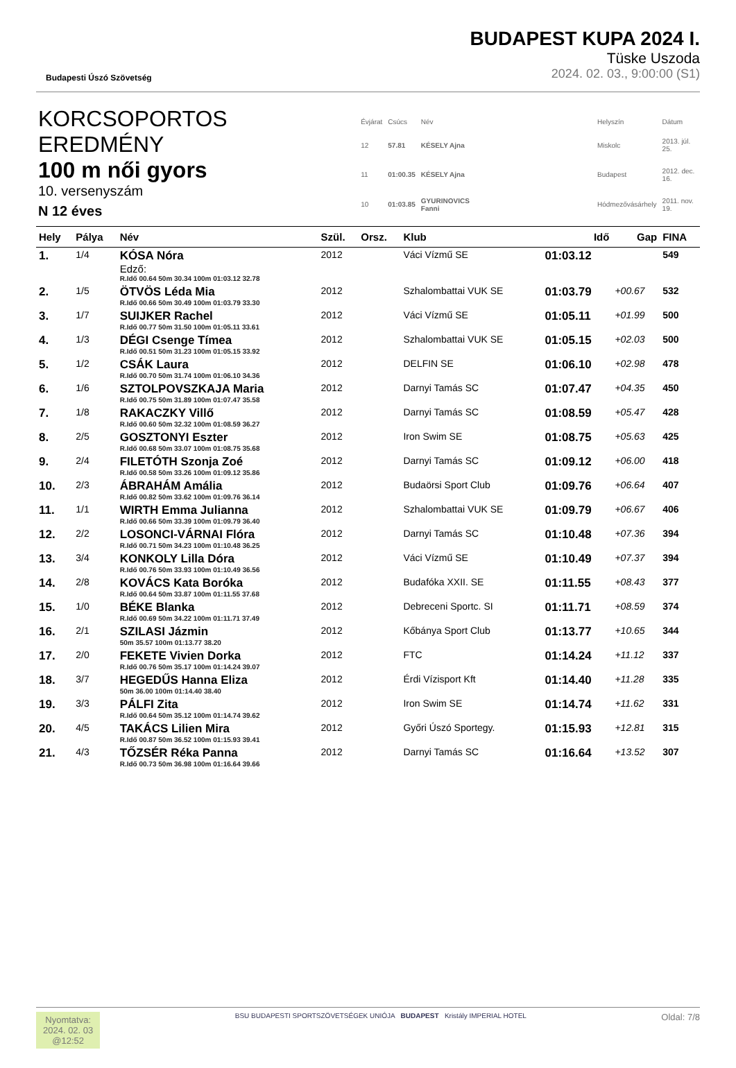Budapesti Úszó Szövetség
BUDAPEST KUPA 2024 I.
Tüske Uszoda
2024. 02. 03., 9:00:00 (S1)
KORCSOPORTOS EREDMÉNY
100 m női gyors
10. versenyszám
N 12 éves
| Évjárat | Csúcs | Név | | Helyszín | Dátum |
| 12 | 57.81 | KÉSELY Ajna | | Miskolc | 2013. júl. 25. |
| 11 | 01:00.35 | KÉSELY Ajna | | Budapest | 2012. dec. 16. |
| 10 | 01:03.85 | GYURINOVICS Fanni | | Hódmezővásárhely | 2011. nov. 19. |
| Hely | Pálya | Név | Szül. | Orsz. | Klub | Idő | Gap | FINA |
| --- | --- | --- | --- | --- | --- | --- | --- | --- |
| 1. | 1/4 | KÓSA Nóra Edző: R.Idő 00.64 50m 30.34 100m 01:03.12 32.78 | 2012 | | Váci Vízmű SE | 01:03.12 | | 549 |
| 2. | 1/5 | ÖTVÖS Léda Mia R.Idő 00.66 50m 30.49 100m 01:03.79 33.30 | 2012 | | Szhalombattai VUK SE | 01:03.79 | +00.67 | 532 |
| 3. | 1/7 | SUIJKER Rachel R.Idő 00.77 50m 31.50 100m 01:05.11 33.61 | 2012 | | Váci Vízmű SE | 01:05.11 | +01.99 | 500 |
| 4. | 1/3 | DÉGI Csenge Tímea R.Idő 00.51 50m 31.23 100m 01:05.15 33.92 | 2012 | | Szhalombattai VUK SE | 01:05.15 | +02.03 | 500 |
| 5. | 1/2 | CSÁK Laura R.Idő 00.70 50m 31.74 100m 01:06.10 34.36 | 2012 | | DELFIN SE | 01:06.10 | +02.98 | 478 |
| 6. | 1/6 | SZTOLPOVSZKAJA Maria R.Idő 00.75 50m 31.89 100m 01:07.47 35.58 | 2012 | | Darnyi Tamás SC | 01:07.47 | +04.35 | 450 |
| 7. | 1/8 | RAKACZKY Villő R.Idő 00.60 50m 32.32 100m 01:08.59 36.27 | 2012 | | Darnyi Tamás SC | 01:08.59 | +05.47 | 428 |
| 8. | 2/5 | GOSZTONYI Eszter R.Idő 00.68 50m 33.07 100m 01:08.75 35.68 | 2012 | | Iron Swim SE | 01:08.75 | +05.63 | 425 |
| 9. | 2/4 | FILETÓTH Szonja Zoé R.Idő 00.58 50m 33.26 100m 01:09.12 35.86 | 2012 | | Darnyi Tamás SC | 01:09.12 | +06.00 | 418 |
| 10. | 2/3 | ÁBRAHÁM Amália R.Idő 00.82 50m 33.62 100m 01:09.76 36.14 | 2012 | | Budaörsi Sport Club | 01:09.76 | +06.64 | 407 |
| 11. | 1/1 | WIRTH Emma Julianna R.Idő 00.66 50m 33.39 100m 01:09.79 36.40 | 2012 | | Szhalombattai VUK SE | 01:09.79 | +06.67 | 406 |
| 12. | 2/2 | LOSONCI-VÁRNAI Flóra R.Idő 00.71 50m 34.23 100m 01:10.48 36.25 | 2012 | | Darnyi Tamás SC | 01:10.48 | +07.36 | 394 |
| 13. | 3/4 | KONKOLY Lilla Dóra R.Idő 00.76 50m 33.93 100m 01:10.49 36.56 | 2012 | | Váci Vízmű SE | 01:10.49 | +07.37 | 394 |
| 14. | 2/8 | KOVÁCS Kata Boróka R.Idő 00.64 50m 33.87 100m 01:11.55 37.68 | 2012 | | Budafóka XXII. SE | 01:11.55 | +08.43 | 377 |
| 15. | 1/0 | BÉKE Blanka R.Idő 00.69 50m 34.22 100m 01:11.71 37.49 | 2012 | | Debreceni Sportc. SI | 01:11.71 | +08.59 | 374 |
| 16. | 2/1 | SZILASI Jázmin 50m 35.57 100m 01:13.77 38.20 | 2012 | | Kőbánya Sport Club | 01:13.77 | +10.65 | 344 |
| 17. | 2/0 | FEKETE Vivien Dorka R.Idő 00.76 50m 35.17 100m 01:14.24 39.07 | 2012 | | FTC | 01:14.24 | +11.12 | 337 |
| 18. | 3/7 | HEGEDŰS Hanna Eliza 50m 36.00 100m 01:14.40 38.40 | 2012 | | Érdi Vízisport Kft | 01:14.40 | +11.28 | 335 |
| 19. | 3/3 | PÁLFI Zita R.Idő 00.64 50m 35.12 100m 01:14.74 39.62 | 2012 | | Iron Swim SE | 01:14.74 | +11.62 | 331 |
| 20. | 4/5 | TAKÁCS Lilien Mira R.Idő 00.87 50m 36.52 100m 01:15.93 39.41 | 2012 | | Győri Úszó Sportegy. | 01:15.93 | +12.81 | 315 |
| 21. | 4/3 | TŐZSÉR Réka Panna R.Idő 00.73 50m 36.98 100m 01:16.64 39.66 | 2012 | | Darnyi Tamás SC | 01:16.64 | +13.52 | 307 |
Nyomtatva:
2024. 02. 03
@12:52
BSU BUDAPESTI SPORTSZÖVETSÉGEK UNIÓJA BUDAPEST Kristály IMPERIAL HOTEL
Oldal: 7/8